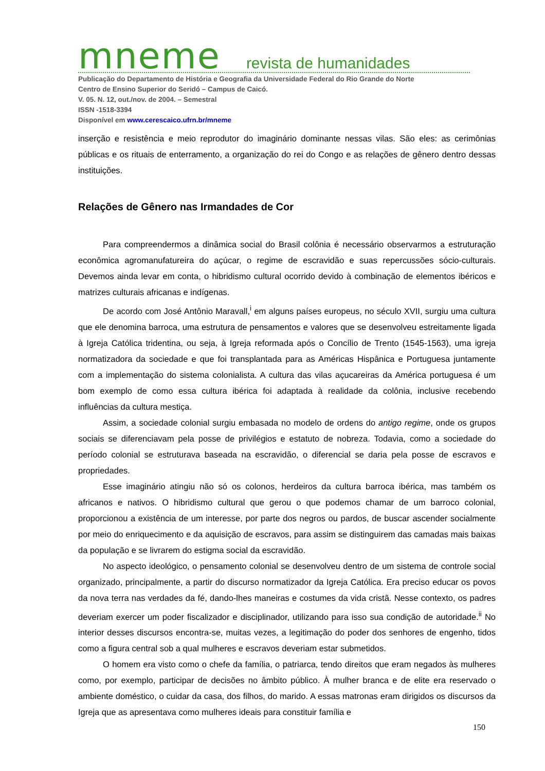mneme revista de humanidades
Publicação do Departamento de História e Geografia da Universidade Federal do Rio Grande do Norte
Centro de Ensino Superior do Seridó – Campus de Caicó.
V. 05. N. 12, out./nov. de 2004. – Semestral
ISSN -1518-3394
Disponível em www.cerescaico.ufrn.br/mneme
inserção e resistência e meio reprodutor do imaginário dominante nessas vilas. São eles: as cerimônias públicas e os rituais de enterramento, a organização do rei do Congo e as relações de gênero dentro dessas instituições.
Relações de Gênero nas Irmandades de Cor
Para compreendermos a dinâmica social do Brasil colônia é necessário observarmos a estruturação econômica agromanufatureira do açúcar, o regime de escravidão e suas repercussões sócio-culturais. Devemos ainda levar em conta, o hibridismo cultural ocorrido devido à combinação de elementos ibéricos e matrizes culturais africanas e indígenas.
De acordo com José Antônio Maravall,<sup>i</sup> em alguns países europeus, no século XVII, surgiu uma cultura que ele denomina barroca, uma estrutura de pensamentos e valores que se desenvolveu estreitamente ligada à Igreja Católica tridentina, ou seja, à Igreja reformada após o Concílio de Trento (1545-1563), uma igreja normatizadora da sociedade e que foi transplantada para as Américas Hispânica e Portuguesa juntamente com a implementação do sistema colonialista. A cultura das vilas açucareiras da América portuguesa é um bom exemplo de como essa cultura ibérica foi adaptada à realidade da colônia, inclusive recebendo influências da cultura mestiça.
Assim, a sociedade colonial surgiu embasada no modelo de ordens do antigo regime, onde os grupos sociais se diferenciavam pela posse de privilégios e estatuto de nobreza. Todavia, como a sociedade do período colonial se estruturava baseada na escravidão, o diferencial se daria pela posse de escravos e propriedades.
Esse imaginário atingiu não só os colonos, herdeiros da cultura barroca ibérica, mas também os africanos e nativos. O hibridismo cultural que gerou o que podemos chamar de um barroco colonial, proporcionou a existência de um interesse, por parte dos negros ou pardos, de buscar ascender socialmente por meio do enriquecimento e da aquisição de escravos, para assim se distinguirem das camadas mais baixas da população e se livrarem do estigma social da escravidão.
No aspecto ideológico, o pensamento colonial se desenvolveu dentro de um sistema de controle social organizado, principalmente, a partir do discurso normatizador da Igreja Católica. Era preciso educar os povos da nova terra nas verdades da fé, dando-lhes maneiras e costumes da vida cristã. Nesse contexto, os padres deveriam exercer um poder fiscalizador e disciplinador, utilizando para isso sua condição de autoridade.<sup>ii</sup> No interior desses discursos encontra-se, muitas vezes, a legitimação do poder dos senhores de engenho, tidos como a figura central sob a qual mulheres e escravos deveriam estar submetidos.
O homem era visto como o chefe da família, o patriarca, tendo direitos que eram negados às mulheres como, por exemplo, participar de decisões no âmbito público. À mulher branca e de elite era reservado o ambiente doméstico, o cuidar da casa, dos filhos, do marido. A essas matronas eram dirigidos os discursos da Igreja que as apresentava como mulheres ideais para constituir família e
150